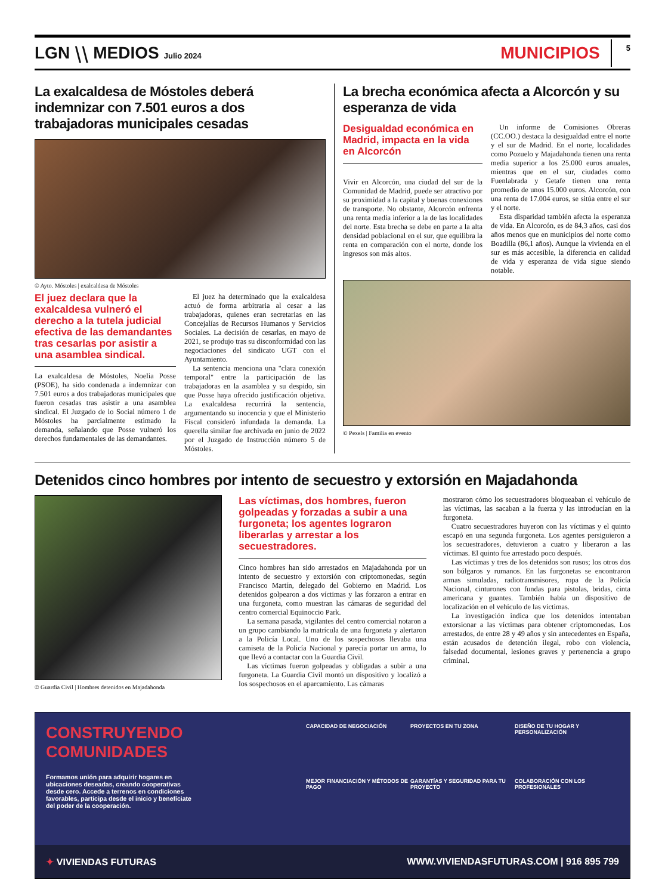LGN ⧹⧹ MEDIOS Julio 2024
MUNICIPIOS 5
La exalcaldesa de Móstoles deberá indemnizar con 7.501 euros a dos trabajadoras municipales cesadas
© Ayto. Móstoles | exalcaldesa de Móstoles
El juez declara que la exalcaldesa vulneró el derecho a la tutela judicial efectiva de las demandantes tras cesarlas por asistir a una asamblea sindical.
La exalcaldesa de Móstoles, Noelia Posse (PSOE), ha sido condenada a indemnizar con 7.501 euros a dos trabajadoras municipales que fueron cesadas tras asistir a una asamblea sindical. El Juzgado de lo Social número 1 de Móstoles ha parcialmente estimado la demanda, señalando que Posse vulneró los derechos fundamentales de las demandantes.
El juez ha determinado que la exalcaldesa actuó de forma arbitraria al cesar a las trabajadoras, quienes eran secretarias en las Concejalías de Recursos Humanos y Servicios Sociales. La decisión de cesarlas, en mayo de 2021, se produjo tras su disconformidad con las negociaciones del sindicato UGT con el Ayuntamiento.
La sentencia menciona una "clara conexión temporal" entre la participación de las trabajadoras en la asamblea y su despido, sin que Posse haya ofrecido justificación objetiva. La exalcaldesa recurrirá la sentencia, argumentando su inocencia y que el Ministerio Fiscal consideró infundada la demanda. La querella similar fue archivada en junio de 2022 por el Juzgado de Instrucción número 5 de Móstoles.
La brecha económica afecta a Alcorcón y su esperanza de vida
Desigualdad económica en Madrid, impacta en la vida en Alcorcón
Vivir en Alcorcón, una ciudad del sur de la Comunidad de Madrid, puede ser atractivo por su proximidad a la capital y buenas conexiones de transporte. No obstante, Alcorcón enfrenta una renta media inferior a la de las localidades del norte. Esta brecha se debe en parte a la alta densidad poblacional en el sur, que equilibra la renta en comparación con el norte, donde los ingresos son más altos.
Un informe de Comisiones Obreras (CC.OO.) destaca la desigualdad entre el norte y el sur de Madrid. En el norte, localidades como Pozuelo y Majadahonda tienen una renta media superior a los 25.000 euros anuales, mientras que en el sur, ciudades como Fuenlabrada y Getafe tienen una renta promedio de unos 15.000 euros. Alcorcón, con una renta de 17.004 euros, se sitúa entre el sur y el norte.
Esta disparidad también afecta la esperanza de vida. En Alcorcón, es de 84,3 años, casi dos años menos que en municipios del norte como Boadilla (86,1 años). Aunque la vivienda en el sur es más accesible, la diferencia en calidad de vida y esperanza de vida sigue siendo notable.
© Pexels | Familia en evento
Detenidos cinco hombres por intento de secuestro y extorsión en Majadahonda
© Guardia Civil | Hombres detenidos en Majadahonda
Las víctimas, dos hombres, fueron golpeadas y forzadas a subir a una furgoneta; los agentes lograron liberarlas y arrestar a los secuestradores.
Cinco hombres han sido arrestados en Majadahonda por un intento de secuestro y extorsión con criptomonedas, según Francisco Martín, delegado del Gobierno en Madrid. Los detenidos golpearon a dos víctimas y las forzaron a entrar en una furgoneta, como muestran las cámaras de seguridad del centro comercial Equinoccio Park.
La semana pasada, vigilantes del centro comercial notaron a un grupo cambiando la matrícula de una furgoneta y alertaron a la Policía Local. Uno de los sospechosos llevaba una camiseta de la Policía Nacional y parecía portar un arma, lo que llevó a contactar con la Guardia Civil.
Las víctimas fueron golpeadas y obligadas a subir a una furgoneta. La Guardia Civil montó un dispositivo y localizó a los sospechosos en el aparcamiento. Las cámaras
mostraron cómo los secuestradores bloqueaban el vehículo de las víctimas, las sacaban a la fuerza y las introducían en la furgoneta.
Cuatro secuestradores huyeron con las víctimas y el quinto escapó en una segunda furgoneta. Los agentes persiguieron a los secuestradores, detuvieron a cuatro y liberaron a las víctimas. El quinto fue arrestado poco después.
Las víctimas y tres de los detenidos son rusos; los otros dos son búlgaros y rumanos. En las furgonetas se encontraron armas simuladas, radiotransmisores, ropa de la Policía Nacional, cinturones con fundas para pistolas, bridas, cinta americana y guantes. También había un dispositivo de localización en el vehículo de las víctimas.
La investigación indica que los detenidos intentaban extorsionar a las víctimas para obtener criptomonedas. Los arrestados, de entre 28 y 49 años y sin antecedentes en España, están acusados de detención ilegal, robo con violencia, falsedad documental, lesiones graves y pertenencia a grupo criminal.
CONSTRUYENDO
COMUNIDADES
Formamos unión para adquirir hogares en ubicaciones deseadas, creando cooperativas desde cero. Accede a terrenos en condiciones favorables, participa desde el inicio y benefíciate del poder de la cooperación.
CAPACIDAD DE NEGOCIACIÓN
PROYECTOS EN TU ZONA
DISEÑO DE TU HOGAR Y PERSONALIZACIÓN
MEJOR FINANCIACIÓN Y MÉTODOS DE PAGO
GARANTÍAS Y SEGURIDAD PARA TU PROYECTO
COLABORACIÓN CON LOS PROFESIONALES
✦ VIVIENDAS FUTURAS WWW.VIVIENDASFUTURAS.COM | 916 895 799